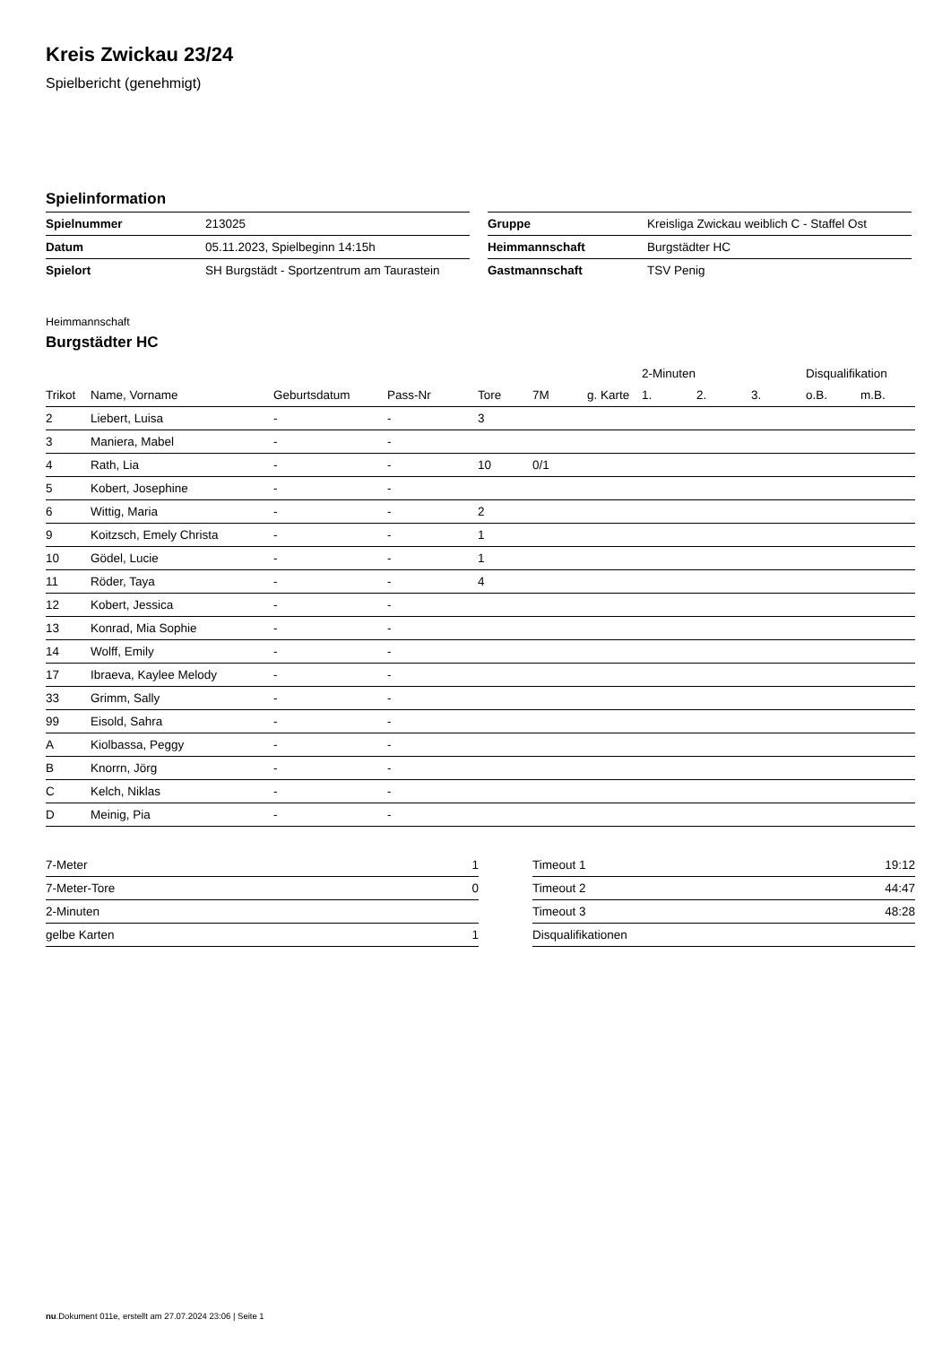Kreis Zwickau 23/24
Spielbericht (genehmigt)
Spielinformation
| Spielnummer | 213025 |
| Datum | 05.11.2023, Spielbeginn 14:15h |
| Spielort | SH Burgstädt - Sportzentrum am Taurastein |
| Gruppe | Kreisliga Zwickau weiblich C - Staffel Ost |
| Heimmannschaft | Burgstädter HC |
| Gastmannschaft | TSV Penig |
Heimmannschaft
Burgstädter HC
| | | | | | | | 2-Minuten | | | Disqualifikation | |
| --- | --- | --- | --- | --- | --- | --- | --- | --- | --- | --- | --- |
| Trikot | Name, Vorname | Geburtsdatum | Pass-Nr | Tore | 7M | g. Karte | 1. | 2. | 3. | o.B. | m.B. |
| 2 | Liebert, Luisa | - | - | 3 | | | | | | | |
| 3 | Maniera, Mabel | - | - | | | | | | | | |
| 4 | Rath, Lia | - | - | 10 | 0/1 | | | | | | |
| 5 | Kobert, Josephine | - | - | | | | | | | | |
| 6 | Wittig, Maria | - | - | 2 | | | | | | | |
| 9 | Koitzsch, Emely Christa | - | - | 1 | | | | | | | |
| 10 | Gödel, Lucie | - | - | 1 | | | | | | | |
| 11 | Röder, Taya | - | - | 4 | | | | | | | |
| 12 | Kobert, Jessica | - | - | | | | | | | | |
| 13 | Konrad, Mia Sophie | - | - | | | | | | | | |
| 14 | Wolff, Emily | - | - | | | | | | | | |
| 17 | Ibraeva, Kaylee Melody | - | - | | | | | | | | |
| 33 | Grimm, Sally | - | - | | | | | | | | |
| 99 | Eisold, Sahra | - | - | | | | | | | | |
| A | Kiolbassa, Peggy | - | - | | | | | | | | |
| B | Knorrn, Jörg | - | - | | | | | | | | |
| C | Kelch, Niklas | - | - | | | | | | | | |
| D | Meinig, Pia | - | - | | | | | | | | |
| 7-Meter | 1 |
| 7-Meter-Tore | 0 |
| 2-Minuten | |
| gelbe Karten | 1 |
| Timeout 1 | 19:12 |
| Timeout 2 | 44:47 |
| Timeout 3 | 48:28 |
| Disqualifikationen | |
nu.Dokument 011e, erstellt am 27.07.2024 23:06 | Seite 1